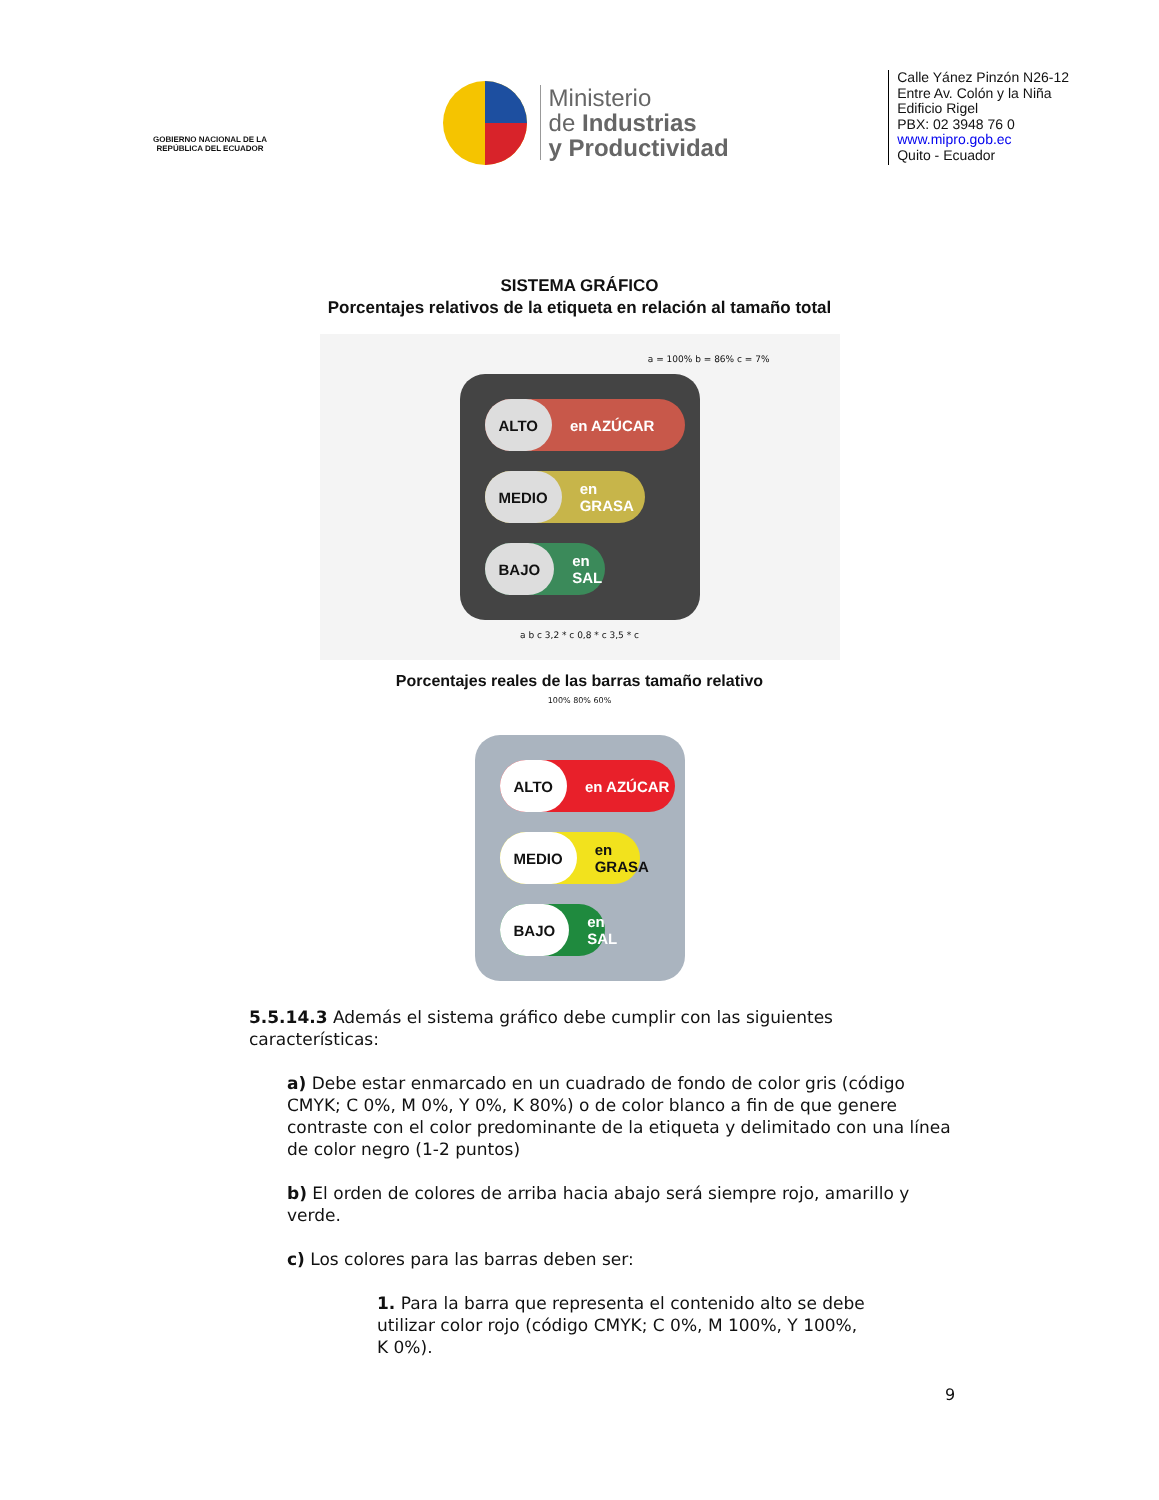GOBIERNO NACIONAL DE LA REPÚBLICA DEL ECUADOR
Ministerio
de Industrias
y Productividad
Calle Yánez Pinzón N26-12
Entre Av. Colón y la Niña
Edificio Rigel
PBX: 02 3948 76 0
www.mipro.gob.ec
Quito - Ecuador
SISTEMA GRÁFICO
Porcentajes relativos de la etiqueta en relación al tamaño total
a = 100% b = 86% c = 7%
ALTO en AZÚCAR
MEDIO en GRASA
BAJO en SAL
a b c 3,2 * c 0,8 * c 3,5 * c
Porcentajes reales de las barras tamaño relativo
100% 80% 60%
ALTO en AZÚCAR
MEDIO en GRASA
BAJO en SAL
5.5.14.3 Además el sistema gráfico debe cumplir con las siguientes características:
a) Debe estar enmarcado en un cuadrado de fondo de color gris (código CMYK; C 0%, M 0%, Y 0%, K 80%) o de color blanco a fin de que genere contraste con el color predominante de la etiqueta y delimitado con una línea de color negro (1-2 puntos)
b) El orden de colores de arriba hacia abajo será siempre rojo, amarillo y verde.
c) Los colores para las barras deben ser:
1. Para la barra que representa el contenido alto se debe utilizar color rojo (código CMYK; C 0%, M 100%, Y 100%, K 0%).
9